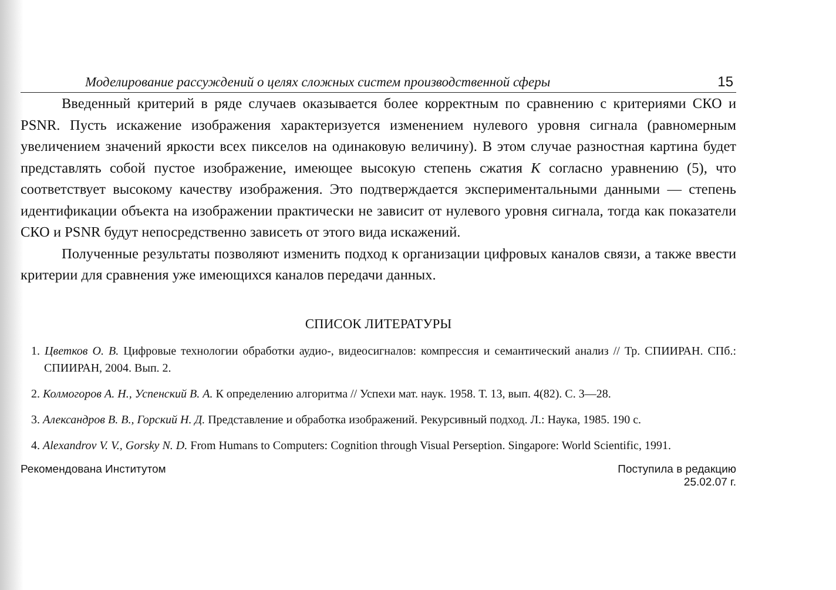Моделирование рассуждений о целях сложных систем производственной сферы 15
Введенный критерий в ряде случаев оказывается более корректным по сравнению с критериями СКО и PSNR. Пусть искажение изображения характеризуется изменением нулевого уровня сигнала (равномерным увеличением значений яркости всех пикселов на одинаковую величину). В этом случае разностная картина будет представлять собой пустое изображение, имеющее высокую степень сжатия K согласно уравнению (5), что соответствует высокому качеству изображения. Это подтверждается экспериментальными данными — степень идентификации объекта на изображении практически не зависит от нулевого уровня сигнала, тогда как показатели СКО и PSNR будут непосредственно зависеть от этого вида искажений.
Полученные результаты позволяют изменить подход к организации цифровых каналов связи, а также ввести критерии для сравнения уже имеющихся каналов передачи данных.
СПИСОК ЛИТЕРАТУРЫ
1. Цветков О. В. Цифровые технологии обработки аудио-, видеосигналов: компрессия и семантический анализ // Тр. СПИИРАН. СПб.: СПИИРАН, 2004. Вып. 2.
2. Колмогоров А. Н., Успенский В. А. К определению алгоритма // Успехи мат. наук. 1958. Т. 13, вып. 4(82). С. 3—28.
3. Александров В. В., Горский Н. Д. Представление и обработка изображений. Рекурсивный подход. Л.: Наука, 1985. 190 с.
4. Alexandrov V. V., Gorsky N. D. From Humans to Computers: Cognition through Visual Perseption. Singapore: World Scientific, 1991.
Рекомендована Институтом Поступила в редакцию
25.02.07 г.